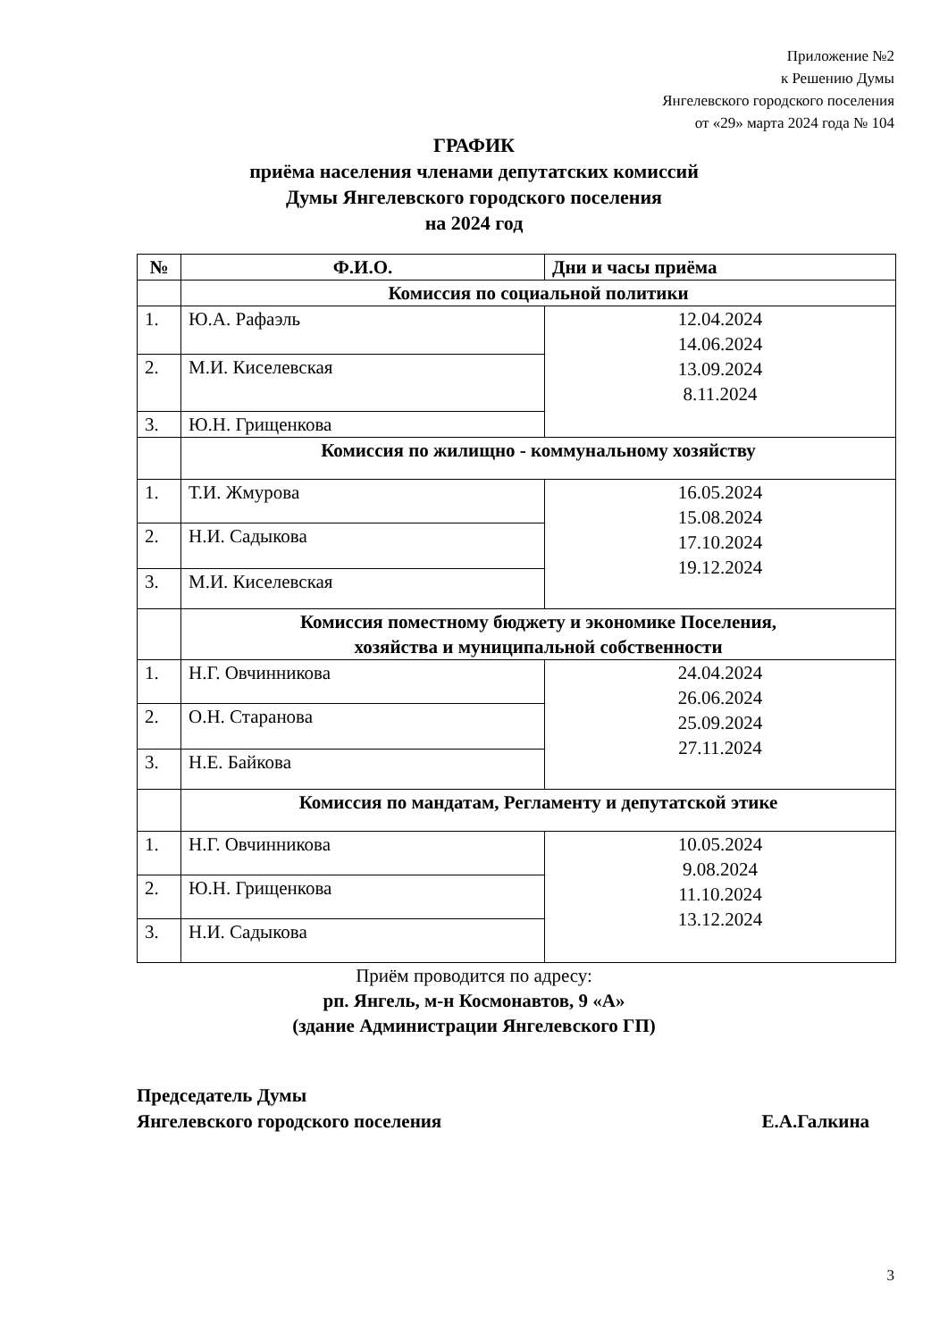Приложение №2
к Решению Думы
Янгелевского городского поселения
от «29» марта 2024 года № 104
ГРАФИК
приёма населения членами депутатских комиссий
Думы Янгелевского городского поселения
на 2024 год
| № | Ф.И.О. | Дни и часы приёма |
| --- | --- | --- |
| | Комиссия по социальной политики | |
| 1. | Ю.А. Рафаэль | 12.04.2024 14.06.2024 13.09.2024 8.11.2024 |
| 2. | М.И. Киселевская | |
| 3. | Ю.Н. Грищенкова | |
| | Комиссия по жилищно - коммунальному хозяйству | |
| 1. | Т.И. Жмурова | 16.05.2024 15.08.2024 17.10.2024 19.12.2024 |
| 2. | Н.И. Садыкова | |
| 3. | М.И. Киселевская | |
| | Комиссия поместному бюджету и экономике Поселения, хозяйства и муниципальной собственности | |
| 1. | Н.Г. Овчинникова | 24.04.2024 26.06.2024 25.09.2024 27.11.2024 |
| 2. | О.Н. Старанова | |
| 3. | Н.Е. Байкова | |
| | Комиссия по мандатам, Регламенту и депутатской этике | |
| 1. | Н.Г. Овчинникова | 10.05.2024 9.08.2024 11.10.2024 13.12.2024 |
| 2. | Ю.Н. Грищенкова | |
| 3. | Н.И. Садыкова | |
Приём проводится по адресу:
рп. Янгель, м-н Космонавтов, 9 «А»
(здание Администрации Янгелевского ГП)
Председатель Думы
Янгелевского городского поселения Е.А.Галкина
3